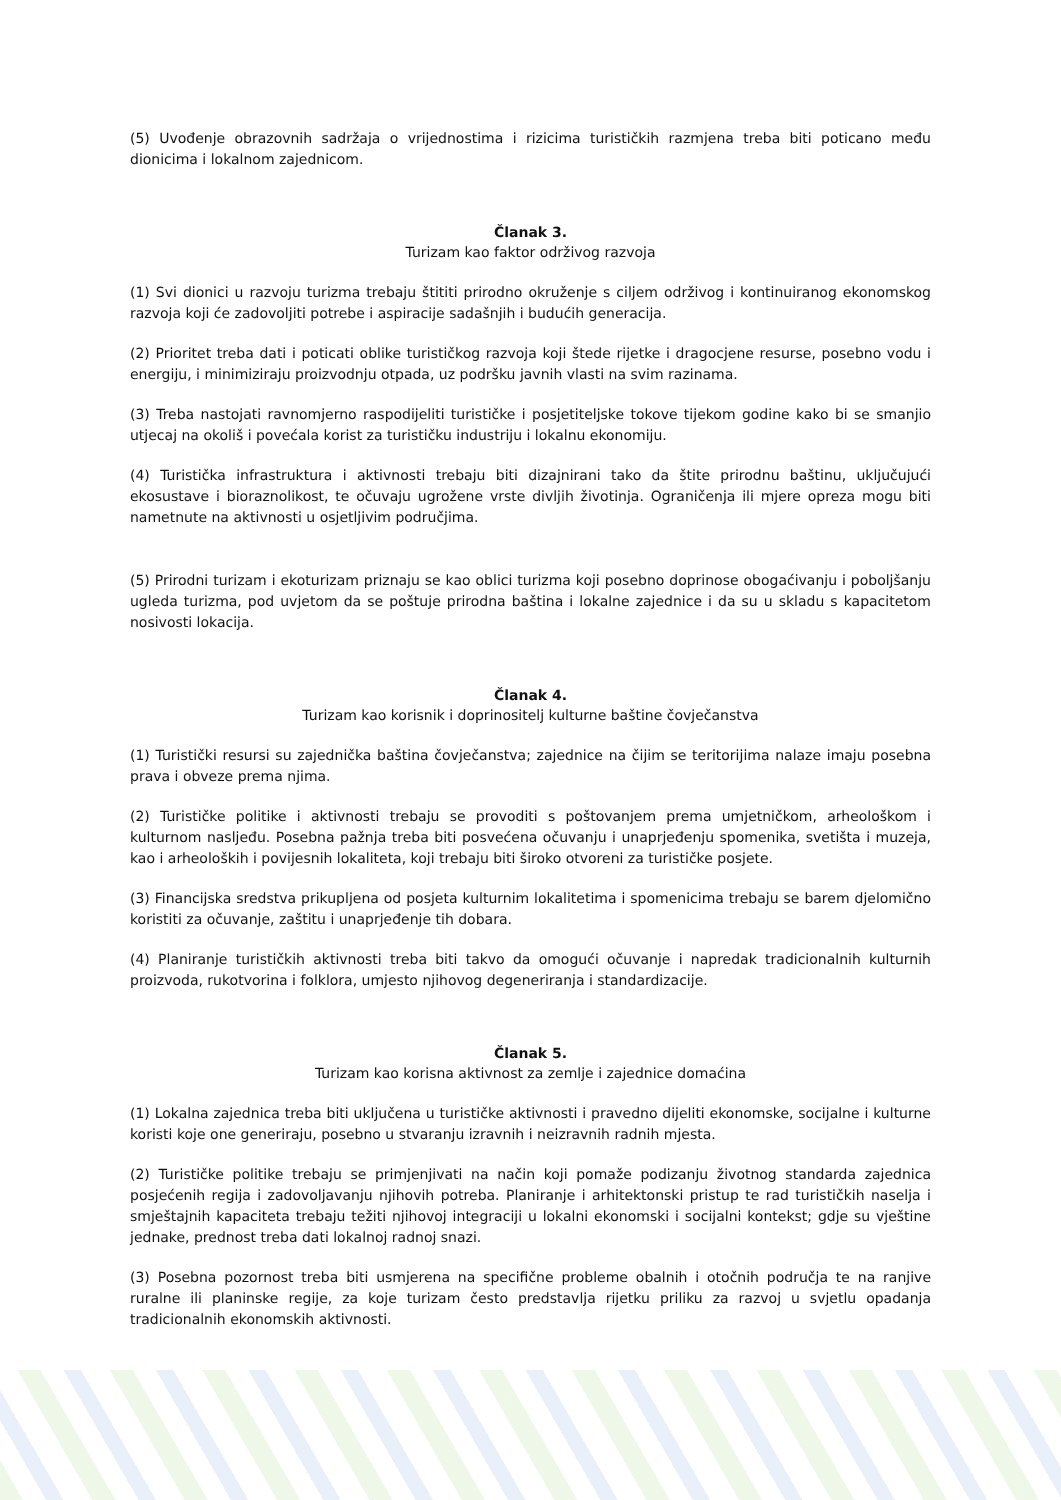(5) Uvođenje obrazovnih sadržaja o vrijednostima i rizicima turističkih razmjena treba biti poticano među dionicima i lokalnom zajednicom.
Članak 3.
Turizam kao faktor održivog razvoja
(1) Svi dionici u razvoju turizma trebaju štititi prirodno okruženje s ciljem održivog i kontinuiranog ekonomskog razvoja koji će zadovoljiti potrebe i aspiracije sadašnjih i budućih generacija.
(2) Prioritet treba dati i poticati oblike turističkog razvoja koji štede rijetke i dragocjene resurse, posebno vodu i energiju, i minimiziraju proizvodnju otpada, uz podršku javnih vlasti na svim razinama.
(3) Treba nastojati ravnomjerno raspodijeliti turističke i posjetiteljske tokove tijekom godine kako bi se smanjio utjecaj na okoliš i povećala korist za turističku industriju i lokalnu ekonomiju.
(4) Turistička infrastruktura i aktivnosti trebaju biti dizajnirani tako da štite prirodnu baštinu, uključujući ekosustave i bioraznolikost, te očuvaju ugrožene vrste divljih životinja. Ograničenja ili mjere opreza mogu biti nametnute na aktivnosti u osjetljivim područjima.
(5) Prirodni turizam i ekoturizam priznaju se kao oblici turizma koji posebno doprinose obogaćivanju i poboljšanju ugleda turizma, pod uvjetom da se poštuje prirodna baština i lokalne zajednice i da su u skladu s kapacitetom nosivosti lokacija.
Članak 4.
Turizam kao korisnik i doprinositelj kulturne baštine čovječanstva
(1) Turistički resursi su zajednička baština čovječanstva; zajednice na čijim se teritorijima nalaze imaju posebna prava i obveze prema njima.
(2) Turističke politike i aktivnosti trebaju se provoditi s poštovanjem prema umjetničkom, arheološkom i kulturnom nasljeđu. Posebna pažnja treba biti posvećena očuvanju i unaprjeđenju spomenika, svetišta i muzeja, kao i arheoloških i povijesnih lokaliteta, koji trebaju biti široko otvoreni za turističke posjete.
(3) Financijska sredstva prikupljena od posjeta kulturnim lokalitetima i spomenicima trebaju se barem djelomično koristiti za očuvanje, zaštitu i unaprjeđenje tih dobara.
(4) Planiranje turističkih aktivnosti treba biti takvo da omogući očuvanje i napredak tradicionalnih kulturnih proizvoda, rukotvorina i folklora, umjesto njihovog degeneriranja i standardizacije.
Članak 5.
Turizam kao korisna aktivnost za zemlje i zajednice domaćina
(1) Lokalna zajednica treba biti uključena u turističke aktivnosti i pravedno dijeliti ekonomske, socijalne i kulturne koristi koje one generiraju, posebno u stvaranju izravnih i neizravnih radnih mjesta.
(2) Turističke politike trebaju se primjenjivati na način koji pomaže podizanju životnog standarda zajednica posjećenih regija i zadovoljavanju njihovih potreba. Planiranje i arhitektonski pristup te rad turističkih naselja i smještajnih kapaciteta trebaju težiti njihovoj integraciji u lokalni ekonomski i socijalni kontekst; gdje su vještine jednake, prednost treba dati lokalnoj radnoj snazi.
(3) Posebna pozornost treba biti usmjerena na specifične probleme obalnih i otočnih područja te na ranjive ruralne ili planinske regije, za koje turizam često predstavlja rijetku priliku za razvoj u svjetlu opadanja tradicionalnih ekonomskih aktivnosti.